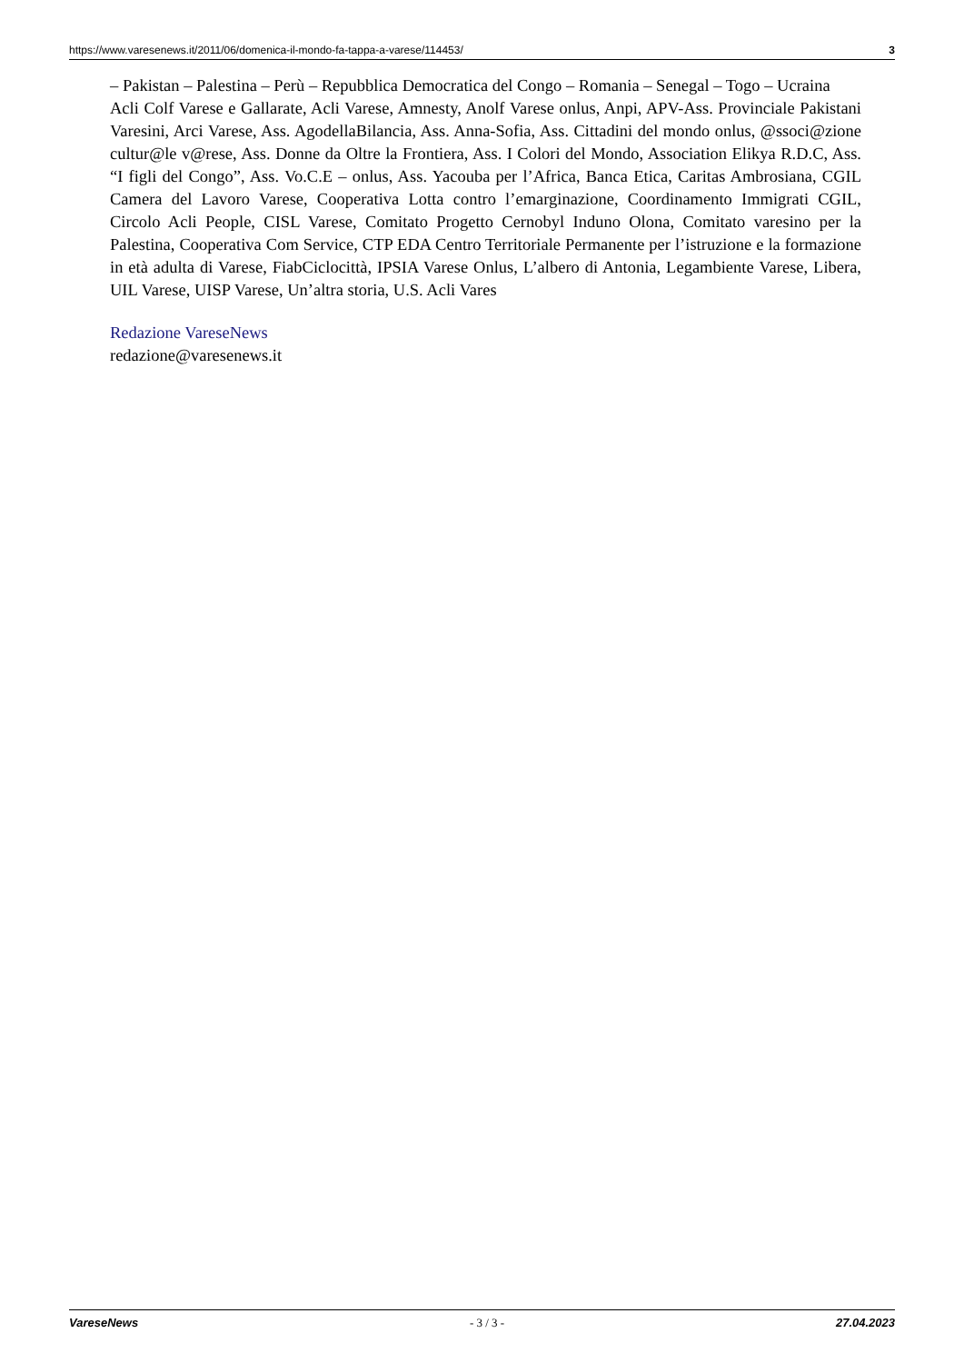https://www.varesenews.it/2011/06/domenica-il-mondo-fa-tappa-a-varese/114453/ 3
– Pakistan – Palestina – Perù – Repubblica Democratica del Congo – Romania – Senegal – Togo – Ucraina
Acli Colf Varese e Gallarate, Acli Varese, Amnesty, Anolf Varese onlus, Anpi, APV-Ass. Provinciale Pakistani Varesini, Arci Varese, Ass. AgodellaBilancia, Ass. Anna-Sofia, Ass. Cittadini del mondo onlus, @ssoci@zione cultur@le v@rese, Ass. Donne da Oltre la Frontiera, Ass. I Colori del Mondo, Association Elikya R.D.C, Ass. “I figli del Congo”, Ass. Vo.C.E – onlus, Ass. Yacouba per l’Africa, Banca Etica, Caritas Ambrosiana, CGIL Camera del Lavoro Varese, Cooperativa Lotta contro l’emarginazione, Coordinamento Immigrati CGIL, Circolo Acli People, CISL Varese, Comitato Progetto Cernobyl Induno Olona, Comitato varesino per la Palestina, Cooperativa Com Service, CTP EDA Centro Territoriale Permanente per l’istruzione e la formazione in età adulta di Varese, FiabCiclocittà, IPSIA Varese Onlus, L’albero di Antonia, Legambiente Varese, Libera, UIL Varese, UISP Varese, Un’altra storia, U.S. Acli Vares
Redazione VareseNews
redazione@varesenews.it
VareseNews - 3 / 3 - 27.04.2023